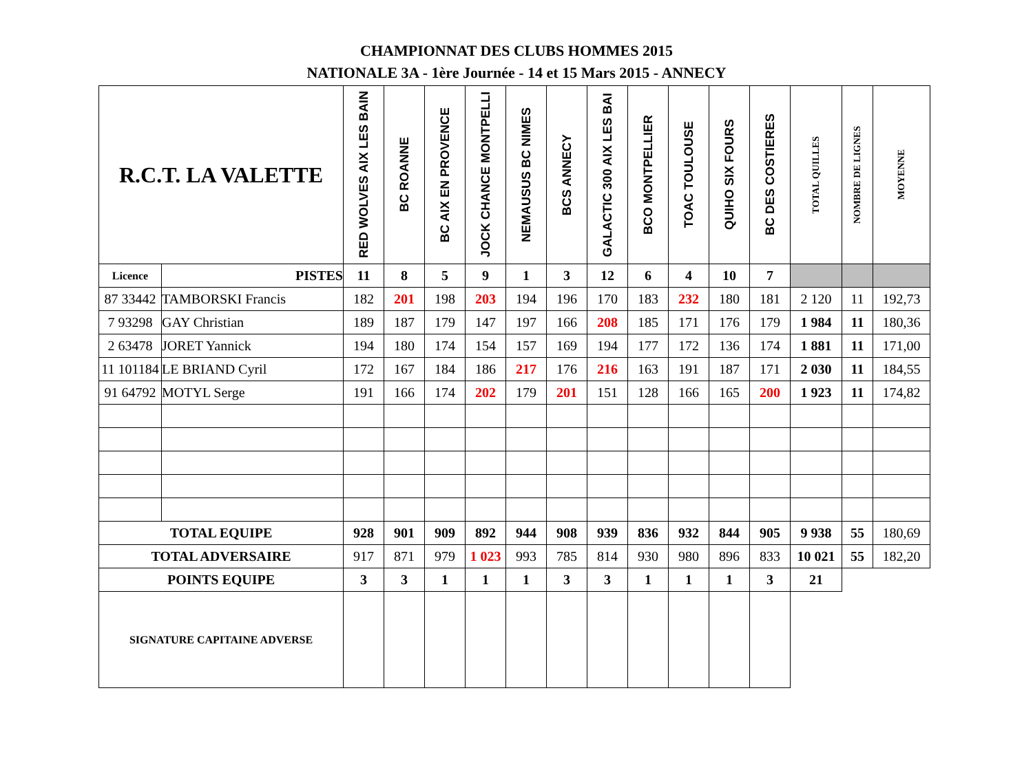CHAMPIONNAT DES CLUBS HOMMES 2015
NATIONALE 3A - 1ère Journée - 14 et 15 Mars 2015 - ANNECY
| R.C.T. LA VALETTE | | RED WOLVES AIX LES BAIN | BC ROANNE | BC AIX EN PROVENCE | JOCK CHANCE MONTPELLI | NEMAUSUS BC NIMES | BCS ANNECY | GALACTIC 300 AIX LES BAI | BCO MONTPELLIER | TOAC TOULOUSE | QUIHO SIX FOURS | BC DES COSTIERES | TOTAL QUILLES | NOMBRE DE LIGNES | MOYENNE |
| --- | --- | --- | --- | --- | --- | --- | --- | --- | --- | --- | --- | --- | --- | --- | --- |
| Licence | PISTES | 11 | 8 | 5 | 9 | 1 | 3 | 12 | 6 | 4 | 10 | 7 | | | |
| 87 33442 | TAMBORSKI Francis | 182 | 201 | 198 | 203 | 194 | 196 | 170 | 183 | 232 | 180 | 181 | 2 120 | 11 | 192,73 |
| 7 93298 | GAY Christian | 189 | 187 | 179 | 147 | 197 | 166 | 208 | 185 | 171 | 176 | 179 | 1 984 | 11 | 180,36 |
| 2 63478 | JORET Yannick | 194 | 180 | 174 | 154 | 157 | 169 | 194 | 177 | 172 | 136 | 174 | 1 881 | 11 | 171,00 |
| 11 101184 | LE BRIAND Cyril | 172 | 167 | 184 | 186 | 217 | 176 | 216 | 163 | 191 | 187 | 171 | 2 030 | 11 | 184,55 |
| 91 64792 | MOTYL Serge | 191 | 166 | 174 | 202 | 179 | 201 | 151 | 128 | 166 | 165 | 200 | 1 923 | 11 | 174,82 |
| TOTAL EQUIPE | | 928 | 901 | 909 | 892 | 944 | 908 | 939 | 836 | 932 | 844 | 905 | 9 938 | 55 | 180,69 |
| TOTAL ADVERSAIRE | | 917 | 871 | 979 | 1 023 | 993 | 785 | 814 | 930 | 980 | 896 | 833 | 10 021 | 55 | 182,20 |
| POINTS EQUIPE | | 3 | 3 | 1 | 1 | 1 | 3 | 3 | 1 | 1 | 1 | 3 | 21 | | |
| SIGNATURE CAPITAINE ADVERSE | | | | | | | | | | | | | | | |